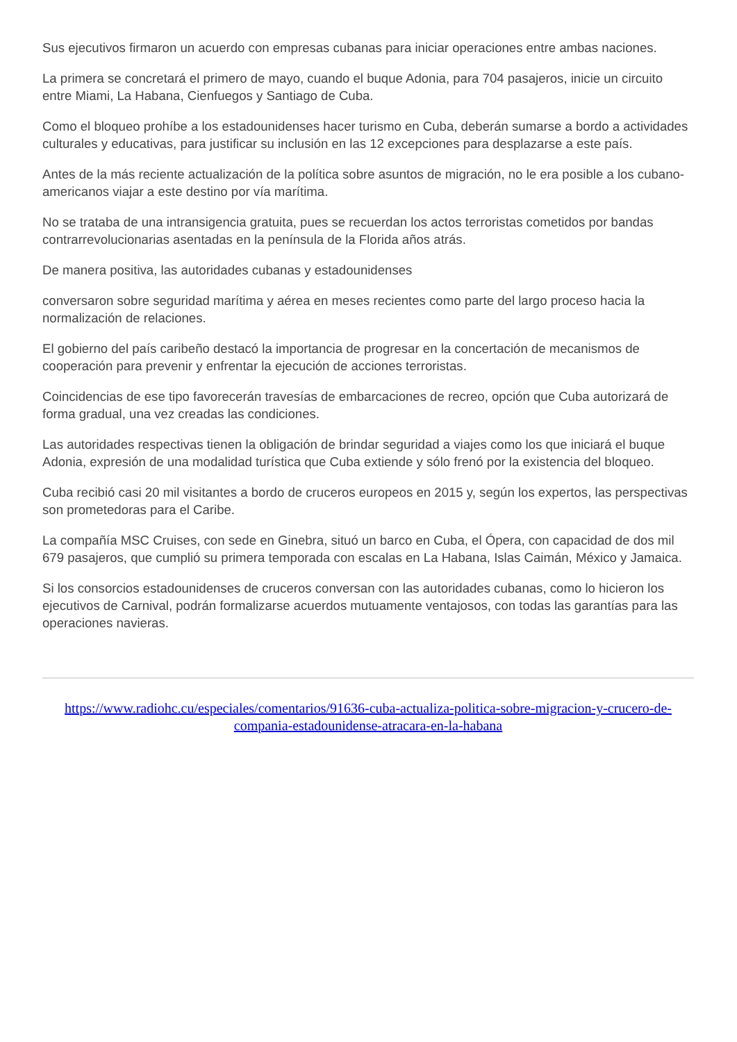Sus ejecutivos firmaron un acuerdo con empresas cubanas para iniciar operaciones entre ambas naciones.
La primera se concretará el primero de mayo, cuando el buque Adonia, para 704 pasajeros, inicie un circuito entre Miami, La Habana, Cienfuegos y Santiago de Cuba.
Como el bloqueo prohíbe a los estadounidenses hacer turismo en Cuba, deberán sumarse a bordo a actividades culturales y educativas, para justificar su inclusión en las 12 excepciones para desplazarse a este país.
Antes de la más reciente actualización de la política sobre asuntos de migración, no le era posible a los cubano-americanos viajar a este destino por vía marítima.
No se trataba de una intransigencia gratuita, pues se recuerdan los actos terroristas cometidos por bandas contrarrevolucionarias asentadas en la península de la Florida años atrás.
De manera positiva, las autoridades cubanas y estadounidenses
conversaron sobre seguridad marítima y aérea en meses recientes como parte del largo proceso hacia la normalización de relaciones.
El gobierno del país caribeño destacó la importancia de progresar en la concertación de mecanismos de cooperación para prevenir y enfrentar la ejecución de acciones terroristas.
Coincidencias de ese tipo favorecerán travesías de embarcaciones de recreo, opción que Cuba autorizará de forma gradual, una vez creadas las condiciones.
Las autoridades respectivas tienen la obligación de brindar seguridad a viajes como los que iniciará el buque Adonia, expresión de una modalidad turística que Cuba extiende y sólo frenó por la existencia del bloqueo.
Cuba recibió casi 20 mil visitantes a bordo de cruceros europeos en 2015 y, según los expertos, las perspectivas son prometedoras para el Caribe.
La compañía MSC Cruises, con sede en Ginebra, situó un barco en Cuba, el Ópera, con capacidad de dos mil 679 pasajeros, que cumplió su primera temporada con escalas en La Habana, Islas Caimán, México y Jamaica.
Si los consorcios estadounidenses de cruceros conversan con las autoridades cubanas, como lo hicieron los ejecutivos de Carnival, podrán formalizarse acuerdos mutuamente ventajosos, con todas las garantías para las operaciones navieras.
https://www.radiohc.cu/especiales/comentarios/91636-cuba-actualiza-politica-sobre-migracion-y-crucero-de-compania-estadounidense-atracara-en-la-habana